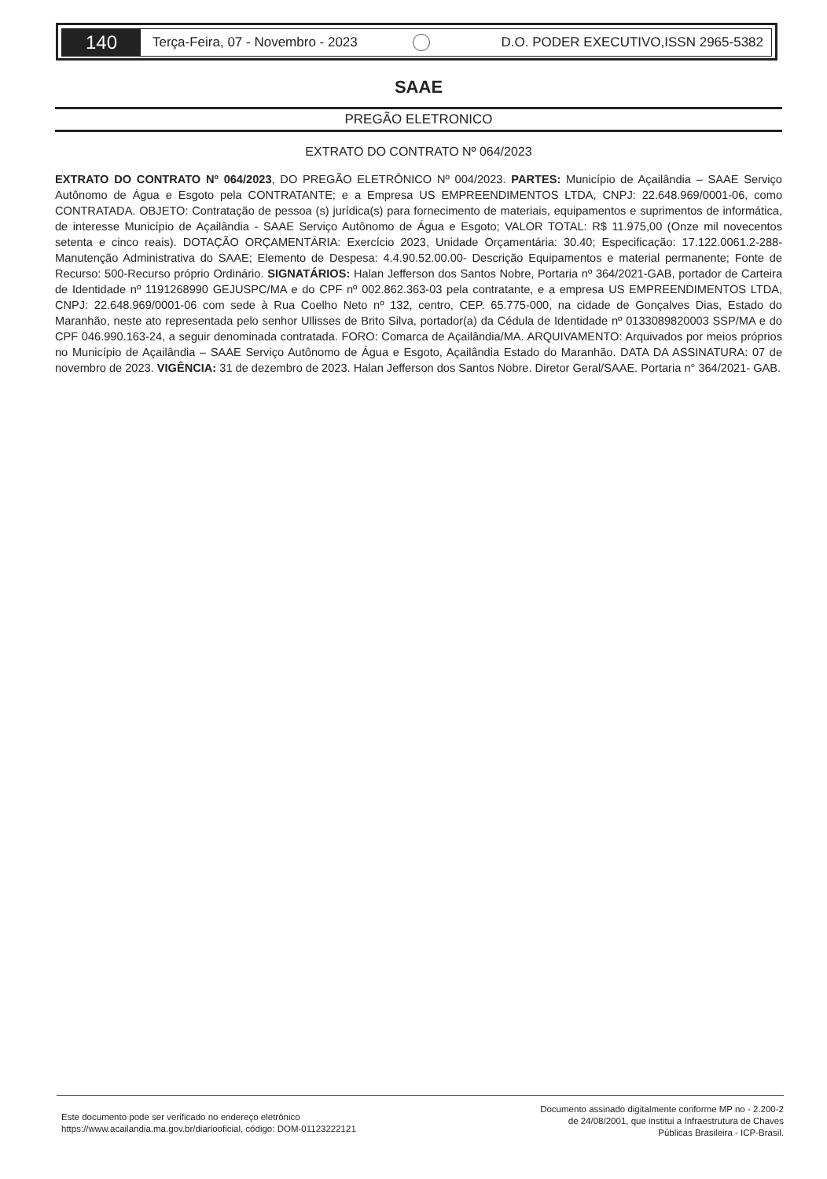140
Terça-Feira, 07 - Novembro - 2023
D.O. PODER EXECUTIVO,ISSN 2965-5382
SAAE
PREGÃO ELETRONICO
EXTRATO DO CONTRATO Nº 064/2023
EXTRATO DO CONTRATO Nº 064/2023, DO PREGÃO ELETRÔNICO Nº 004/2023. PARTES: Município de Açailândia – SAAE Serviço Autônomo de Água e Esgoto pela CONTRATANTE; e a Empresa US EMPREENDIMENTOS LTDA, CNPJ: 22.648.969/0001-06, como CONTRATADA. OBJETO: Contratação de pessoa (s) jurídica(s) para fornecimento de materiais, equipamentos e suprimentos de informática, de interesse Município de Açailândia - SAAE Serviço Autônomo de Água e Esgoto; VALOR TOTAL: R$ 11.975,00 (Onze mil novecentos setenta e cinco reais). DOTAÇÃO ORÇAMENTÁRIA: Exercício 2023, Unidade Orçamentária: 30.40; Especificação: 17.122.0061.2-288- Manutenção Administrativa do SAAE; Elemento de Despesa: 4.4.90.52.00.00- Descrição Equipamentos e material permanente; Fonte de Recurso: 500-Recurso próprio Ordinário. SIGNATÁRIOS: Halan Jefferson dos Santos Nobre, Portaria nº 364/2021-GAB, portador de Carteira de Identidade nº 1191268990 GEJUSPC/MA e do CPF nº 002.862.363-03 pela contratante, e a empresa US EMPREENDIMENTOS LTDA, CNPJ: 22.648.969/0001-06 com sede à Rua Coelho Neto nº 132, centro, CEP. 65.775-000, na cidade de Gonçalves Dias, Estado do Maranhão, neste ato representada pelo senhor Ullisses de Brito Silva, portador(a) da Cédula de Identidade nº 0133089820003 SSP/MA e do CPF 046.990.163-24, a seguir denominada contratada. FORO: Comarca de Açailândia/MA. ARQUIVAMENTO: Arquivados por meios próprios no Município de Açailândia – SAAE Serviço Autônomo de Água e Esgoto, Açailândia Estado do Maranhão. DATA DA ASSINATURA: 07 de novembro de 2023. VIGÊNCIA: 31 de dezembro de 2023. Halan Jefferson dos Santos Nobre. Diretor Geral/SAAE. Portaria n° 364/2021- GAB.
Este documento pode ser verificado no endereço eletrônico
https://www.acailandia.ma.gov.br/diariooficial, código: DOM-01123222121
Documento assinado digitalmente conforme MP no - 2.200-2
de 24/08/2001, que institui a Infraestrutura de Chaves
Públicas Brasileira - ICP-Brasil.